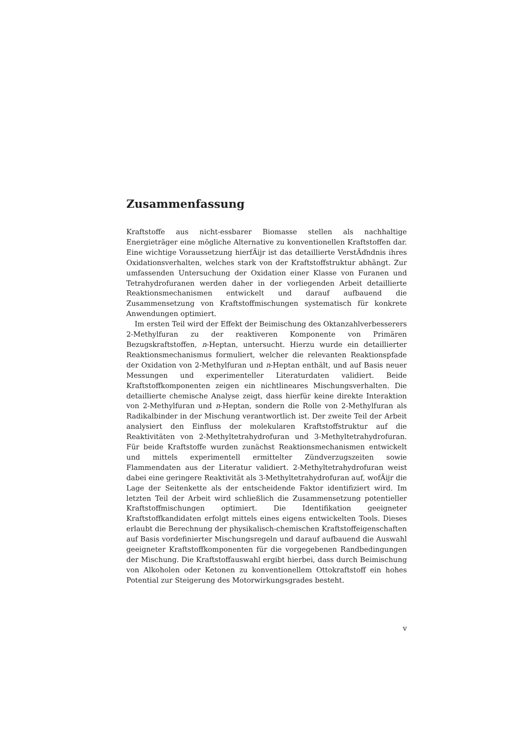Zusammenfassung
Kraftstoffe aus nicht-essbarer Biomasse stellen als nachhaltige Energieträger eine mögliche Alternative zu konventionellen Kraftstoffen dar. Eine wichtige Voraussetzung hierfÃijr ist das detaillierte VerstÃďndnis ihres Oxidationsverhalten, welches stark von der Kraftstoffstruktur abhängt. Zur umfassenden Untersuchung der Oxidation einer Klasse von Furanen und Tetrahydrofuranen werden daher in der vorliegenden Arbeit detaillierte Reaktionsmechanismen entwickelt und darauf aufbauend die Zusammensetzung von Kraftstoffmischungen systematisch für konkrete Anwendungen optimiert.
Im ersten Teil wird der Effekt der Beimischung des Oktanzahlverbesserers 2-Methylfuran zu der reaktiveren Komponente von Primären Bezugskraftstoffen, n-Heptan, untersucht. Hierzu wurde ein detaillierter Reaktionsmechanismus formuliert, welcher die relevanten Reaktionspfade der Oxidation von 2-Methylfuran und n-Heptan enthält, und auf Basis neuer Messungen und experimenteller Literaturdaten validiert. Beide Kraftstoffkomponenten zeigen ein nichtlineares Mischungsverhalten. Die detaillierte chemische Analyse zeigt, dass hierfür keine direkte Interaktion von 2-Methylfuran und n-Heptan, sondern die Rolle von 2-Methylfuran als Radikalbinder in der Mischung verantwortlich ist. Der zweite Teil der Arbeit analysiert den Einfluss der molekularen Kraftstoffstruktur auf die Reaktivitäten von 2-Methyltetrahydrofuran und 3-Methyltetrahydrofuran. Für beide Kraftstoffe wurden zunächst Reaktionsmechanismen entwickelt und mittels experimentell ermittelter Zündverzugszeiten sowie Flammendaten aus der Literatur validiert. 2-Methyltetrahydrofuran weist dabei eine geringere Reaktivität als 3-Methyltetrahydrofuran auf, wofÃijr die Lage der Seitenkette als der entscheidende Faktor identifiziert wird. Im letzten Teil der Arbeit wird schließlich die Zusammensetzung potentieller Kraftstoffmischungen optimiert. Die Identifikation geeigneter Kraftstoffkandidaten erfolgt mittels eines eigens entwickelten Tools. Dieses erlaubt die Berechnung der physikalisch-chemischen Kraftstoffeigenschaften auf Basis vordefinierter Mischungsregeln und darauf aufbauend die Auswahl geeigneter Kraftstoffkomponenten für die vorgegebenen Randbedingungen der Mischung. Die Kraftstoffauswahl ergibt hierbei, dass durch Beimischung von Alkoholen oder Ketonen zu konventionellem Ottokraftstoff ein hohes Potential zur Steigerung des Motorwirkungsgrades besteht.
v